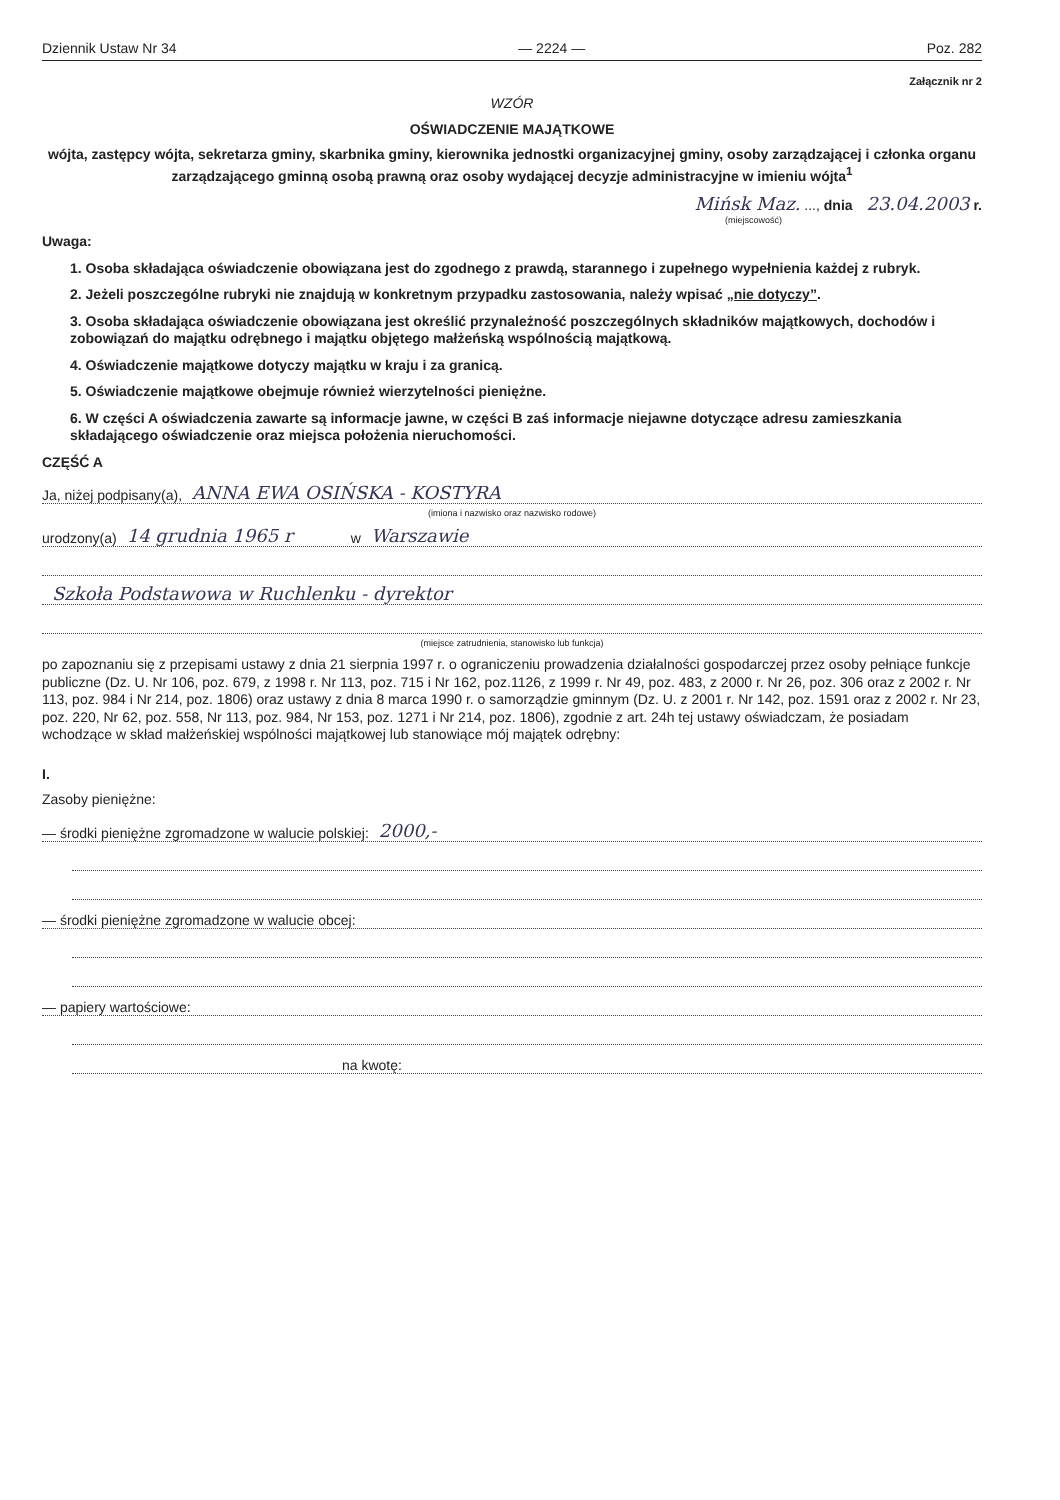Dziennik Ustaw Nr 34 — 2224 — Poz. 282
Załącznik nr 2
WZÓR
OŚWIADCZENIE MAJĄTKOWE
wójta, zastępcy wójta, sekretarza gminy, skarbnika gminy, kierownika jednostki organizacyjnej gminy, osoby zarządzającej i członka organu zarządzającego gminną osobą prawną oraz osoby wydającej decyzje administracyjne w imieniu wójta<sup>1</sup>
Mińsk Maz. ..., dnia 23.04.2003 r.
(miejscowość)
Uwaga:
1. Osoba składająca oświadczenie obowiązana jest do zgodnego z prawdą, starannego i zupełnego wypełnienia każdej z rubryk.
2. Jeżeli poszczególne rubryki nie znajdują w konkretnym przypadku zastosowania, należy wpisać „nie dotyczy”.
3. Osoba składająca oświadczenie obowiązana jest określić przynależność poszczególnych składników majątkowych, dochodów i zobowiązań do majątku odrębnego i majątku objętego małżeńską wspólnością majątkową.
4. Oświadczenie majątkowe dotyczy majątku w kraju i za granicą.
5. Oświadczenie majątkowe obejmuje również wierzytelności pieniężne.
6. W części A oświadczenia zawarte są informacje jawne, w części B zaś informacje niejawne dotyczące adresu zamieszkania składającego oświadczenie oraz miejsca położenia nieruchomości.
CZĘŚĆ A
Ja, niżej podpisany(a), ANNA EWA OSIŃSKA - KOSTYRA
(imiona i nazwisko oraz nazwisko rodowe)
urodzony(a) 14 grudnia 1965 r w Warszawie
Szkoła Podstawowa w Ruchlenku - dyrektor
(miejsce zatrudnienia, stanowisko lub funkcja)
po zapoznaniu się z przepisami ustawy z dnia 21 sierpnia 1997 r. o ograniczeniu prowadzenia działalności gospodarczej przez osoby pełniące funkcje publiczne (Dz. U. Nr 106, poz. 679, z 1998 r. Nr 113, poz. 715 i Nr 162, poz.1126, z 1999 r. Nr 49, poz. 483, z 2000 r. Nr 26, poz. 306 oraz z 2002 r. Nr 113, poz. 984 i Nr 214, poz. 1806) oraz ustawy z dnia 8 marca 1990 r. o samorządzie gminnym (Dz. U. z 2001 r. Nr 142, poz. 1591 oraz z 2002 r. Nr 23, poz. 220, Nr 62, poz. 558, Nr 113, poz. 984, Nr 153, poz. 1271 i Nr 214, poz. 1806), zgodnie z art. 24h tej ustawy oświadczam, że posiadam wchodzące w skład małżeńskiej wspólności majątkowej lub stanowiące mój majątek odrębny:
I.
Zasoby pieniężne:
— środki pieniężne zgromadzone w walucie polskiej: 2000,-
— środki pieniężne zgromadzone w walucie obcej:
— papiery wartościowe:
na kwotę: